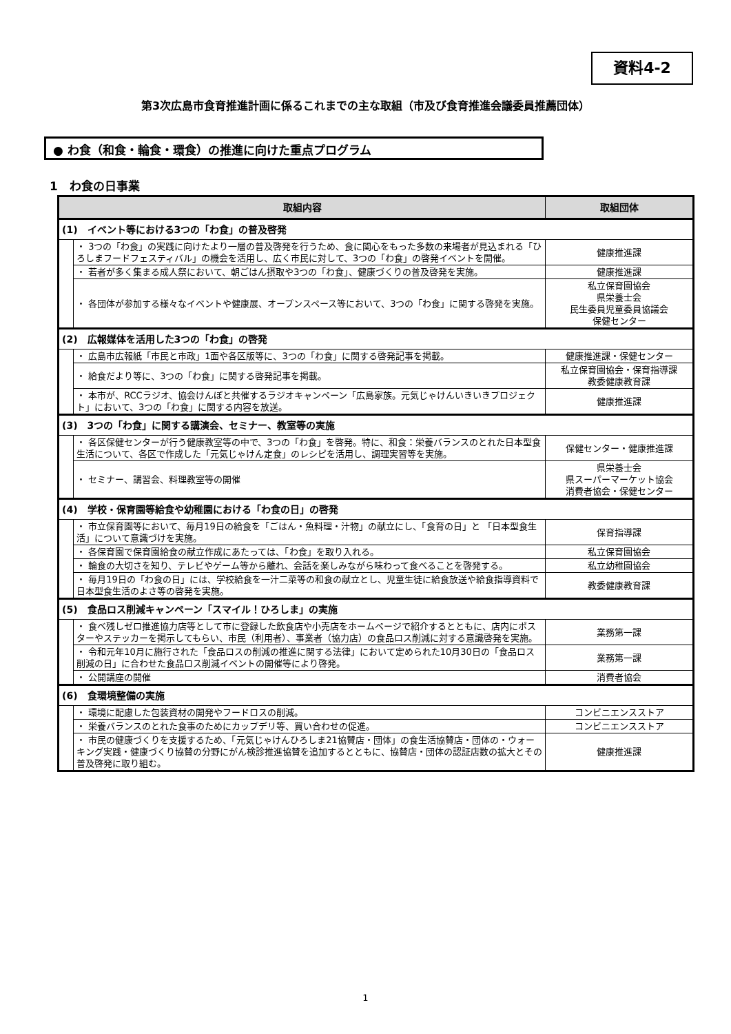資料4-2
第3次広島市食育推進計画に係るこれまでの主な取組（市及び食育推進会議委員推薦団体）
● わ食（和食・輪食・環食）の推進に向けた重点プログラム
1　わ食の日事業
| 取組内容 | | 取組団体 |
| --- | --- | --- |
| (1) イベント等における3つの「わ食」の普及啓発 | | |
| | ・ 3つの「わ食」の実践に向けたより一層の普及啓発を行うため、食に関心をもった多数の来場者が見込まれる「ひろしまフードフェスティバル」の機会を活用し、広く市民に対して、3つの「わ食」の啓発イベントを開催。 | 健康推進課 |
| | ・ 若者が多く集まる成人祭において、朝ごはん摂取や3つの「わ食」、健康づくりの普及啓発を実施。 | 健康推進課 |
| | ・ 各団体が参加する様々なイベントや健康展、オープンスペース等において、3つの「わ食」に関する啓発を実施。 | 私立保育園協会 県栄養士会 民生委員児童委員協議会 保健センター |
| (2) 広報媒体を活用した3つの「わ食」の啓発 | | |
| | ・ 広島市広報紙「市民と市政」1面や各区版等に、3つの「わ食」に関する啓発記事を掲載。 | 健康推進課・保健センター |
| | ・ 給食だより等に、3つの「わ食」に関する啓発記事を掲載。 | 私立保育園協会・保育指導課 教委健康教育課 |
| | ・ 本市が、RCCラジオ、協会けんぽと共催するラジオキャンペーン「広島家族。元気じゃけんいきいきプロジェクト」において、3つの「わ食」に関する内容を放送。 | 健康推進課 |
| (3) 3つの「わ食」に関する講演会、セミナー、教室等の実施 | | |
| | ・ 各区保健センターが行う健康教室等の中で、3つの「わ食」を啓発。特に、和食：栄養バランスのとれた日本型食生活について、各区で作成した「元気じゃけん定食」のレシピを活用し、調理実習等を実施。 | 保健センター・健康推進課 |
| | ・ セミナー、講習会、料理教室等の開催 | 県栄養士会 県スーパーマーケット協会 消費者協会・保健センター |
| (4) 学校・保育園等給食や幼稚園における「わ食の日」の啓発 | | |
| | ・ 市立保育園等において、毎月19日の給食を「ごはん・魚料理・汁物」の献立にし、「食育の日」と 「日本型食生活」について意識づけを実施。 | 保育指導課 |
| | ・ 各保育園で保育園給食の献立作成にあたっては、「わ食」を取り入れる。 | 私立保育園協会 |
| | ・ 輪食の大切さを知り、テレビやゲーム等から離れ、会話を楽しみながら味わって食べることを啓発する。 | 私立幼稚園協会 |
| | ・ 毎月19日の「わ食の日」には、学校給食を一汁二菜等の和食の献立とし、児童生徒に給食放送や給食指導資料で日本型食生活のよさ等の啓発を実施。 | 教委健康教育課 |
| (5) 食品ロス削減キャンペーン「スマイル！ひろしま」の実施 | | |
| | ・ 食べ残しゼロ推進協力店等として市に登録した飲食店や小売店をホームページで紹介するとともに、店内にポスターやステッカーを掲示してもらい、市民（利用者）、事業者（協力店）の食品ロス削減に対する意識啓発を実施。 | 業務第一課 |
| | ・ 令和元年10月に施行された「食品ロスの削減の推進に関する法律」において定められた10月30日の「食品ロス削減の日」に合わせた食品ロス削減イベントの開催等により啓発。 | 業務第一課 |
| | ・ 公開講座の開催 | 消費者協会 |
| (6) 食環境整備の実施 | | |
| | ・ 環境に配慮した包装資材の開発やフードロスの削減。 | コンビニエンスストア |
| | ・ 栄養バランスのとれた食事のためにカップデリ等、買い合わせの促進。 | コンビニエンスストア |
| | ・ 市民の健康づくりを支援するため、「元気じゃけんひろしま21協賛店・団体」の食生活協賛店・団体の・ウォーキング実践・健康づくり協賛の分野にがん検診推進協賛を追加するとともに、協賛店・団体の認証店数の拡大とその普及啓発に取り組む。 | 健康推進課 |
1